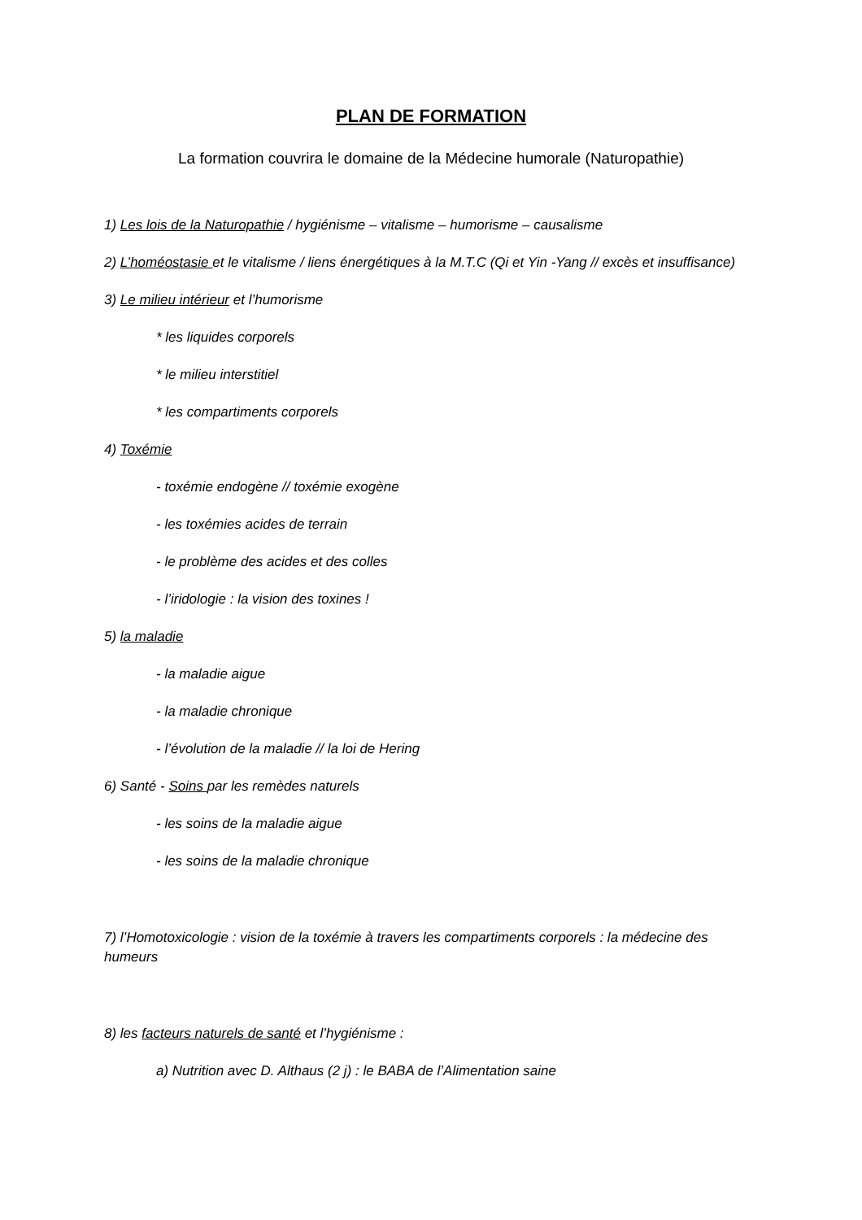PLAN DE FORMATION
La formation couvrira le domaine de la Médecine humorale (Naturopathie)
1) Les lois de la Naturopathie / hygiénisme – vitalisme – humorisme – causalisme
2) L’homéostasie et le vitalisme / liens énergétiques à la M.T.C (Qi et Yin -Yang // excès et insuffisance)
3) Le milieu intérieur et l’humorisme
* les liquides corporels
* le milieu interstitiel
* les compartiments corporels
4) Toxémie
- toxémie endogène // toxémie exogène
- les toxémies acides de terrain
- le problème des acides et des colles
- l’iridologie : la vision des toxines !
5) la maladie
- la maladie aigue
- la maladie chronique
- l’évolution de la maladie // la loi de Hering
6) Santé - Soins par les remèdes naturels
- les soins de la maladie aigue
- les soins de la maladie chronique
7) l’Homotoxicologie : vision de la toxémie à travers les compartiments corporels : la médecine des humeurs
8) les facteurs naturels de santé et l’hygiénisme :
a) Nutrition avec D. Althaus (2 j) : le BABA de l’Alimentation saine